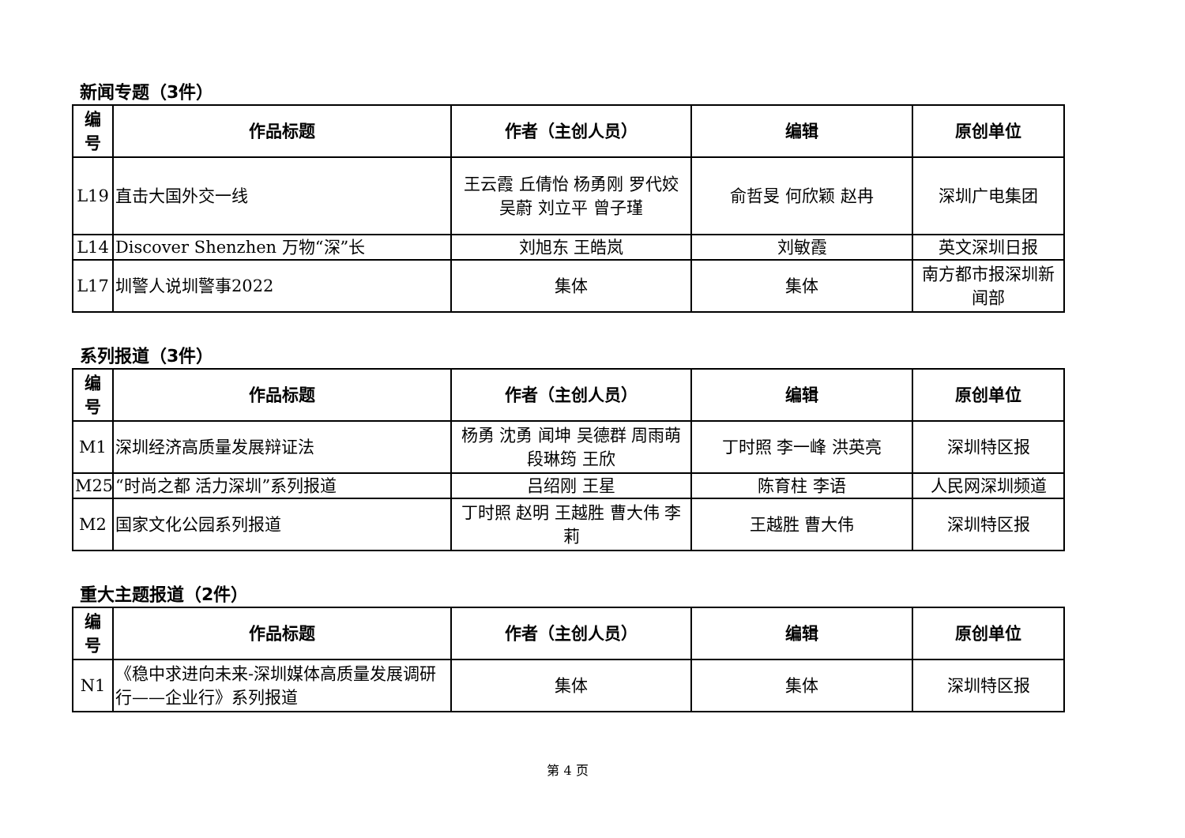新闻专题（3件）
| 编 号 | 作品标题 | 作者（主创人员） | 编辑 | 原创单位 |
| --- | --- | --- | --- | --- |
| L19 | 直击大国外交一线 | 王云霞 丘倩怡 杨勇刚 罗代姣 吴蔚 刘立平 曾子瑾 | 俞哲旻 何欣颖 赵冉 | 深圳广电集团 |
| L14 | Discover Shenzhen 万物“深”长 | 刘旭东 王皓岚 | 刘敏霞 | 英文深圳日报 |
| L17 | 圳警人说圳警事2022 | 集体 | 集体 | 南方都市报深圳新闻部 |
系列报道（3件）
| 编 号 | 作品标题 | 作者（主创人员） | 编辑 | 原创单位 |
| --- | --- | --- | --- | --- |
| M1 | 深圳经济高质量发展辩证法 | 杨勇 沈勇 闻坤 吴德群 周雨萌 段琳筠 王欣 | 丁时照 李一峰 洪英亮 | 深圳特区报 |
| M25 | “时尚之都 活力深圳”系列报道 | 吕绍刚 王星 | 陈育柱 李语 | 人民网深圳频道 |
| M2 | 国家文化公园系列报道 | 丁时照 赵明 王越胜 曹大伟 李莉 | 王越胜 曹大伟 | 深圳特区报 |
重大主题报道（2件）
| 编 号 | 作品标题 | 作者（主创人员） | 编辑 | 原创单位 |
| --- | --- | --- | --- | --- |
| N1 | 《稳中求进向未来-深圳媒体高质量发展调研行——企业行》系列报道 | 集体 | 集体 | 深圳特区报 |
第 4 页